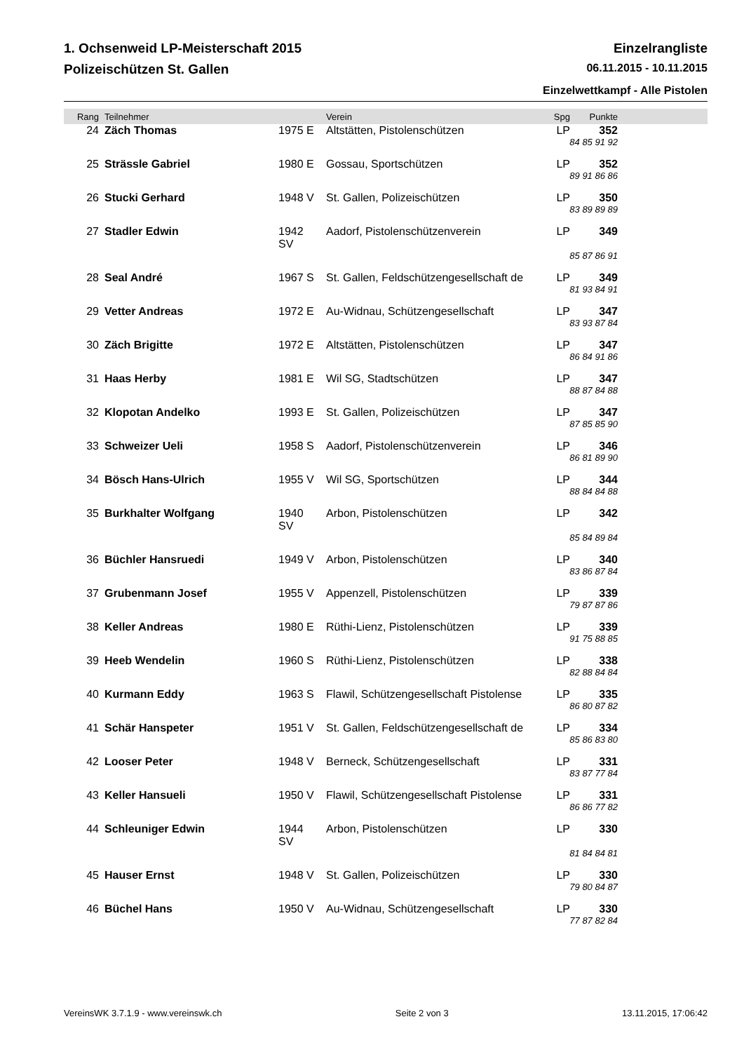1. Ochsenweid LP-Meisterschaft 2015 Einzelrangliste
Polizeischützen St. Gallen 06.11.2015 - 10.11.2015
Einzelwettkampf - Alle Pistolen
| Rang | Teilnehmer | | Verein | Spg | Punkte | |
| --- | --- | --- | --- | --- | --- | --- |
| 24 | Zäch Thomas | 1975 E | Altstätten, Pistolenschützen | LP | 352 | |
| 84 85 91 92 | | | | | | |
| 25 | Strässle Gabriel | 1980 E | Gossau, Sportschützen | LP | 352 | |
| 89 91 86 86 | | | | | | |
| 26 | Stucki Gerhard | 1948 V | St. Gallen, Polizeischützen | LP | 350 | |
| 83 89 89 89 | | | | | | |
| 27 | Stadler Edwin | 1942 SV | Aadorf, Pistolenschützenverein | LP | 349 | |
| 85 87 86 91 | | | | | | |
| 28 | Seal André | 1967 S | St. Gallen, Feldschützengesellschaft de | LP | 349 | |
| 81 93 84 91 | | | | | | |
| 29 | Vetter Andreas | 1972 E | Au-Widnau, Schützengesellschaft | LP | 347 | |
| 83 93 87 84 | | | | | | |
| 30 | Zäch Brigitte | 1972 E | Altstätten, Pistolenschützen | LP | 347 | |
| 86 84 91 86 | | | | | | |
| 31 | Haas Herby | 1981 E | Wil SG, Stadtschützen | LP | 347 | |
| 88 87 84 88 | | | | | | |
| 32 | Klopotan Andelko | 1993 E | St. Gallen, Polizeischützen | LP | 347 | |
| 87 85 85 90 | | | | | | |
| 33 | Schweizer Ueli | 1958 S | Aadorf, Pistolenschützenverein | LP | 346 | |
| 86 81 89 90 | | | | | | |
| 34 | Bösch Hans-Ulrich | 1955 V | Wil SG, Sportschützen | LP | 344 | |
| 88 84 84 88 | | | | | | |
| 35 | Burkhalter Wolfgang | 1940 SV | Arbon, Pistolenschützen | LP | 342 | |
| 85 84 89 84 | | | | | | |
| 36 | Büchler Hansruedi | 1949 V | Arbon, Pistolenschützen | LP | 340 | |
| 83 86 87 84 | | | | | | |
| 37 | Grubenmann Josef | 1955 V | Appenzell, Pistolenschützen | LP | 339 | |
| 79 87 87 86 | | | | | | |
| 38 | Keller Andreas | 1980 E | Rüthi-Lienz, Pistolenschützen | LP | 339 | |
| 91 75 88 85 | | | | | | |
| 39 | Heeb Wendelin | 1960 S | Rüthi-Lienz, Pistolenschützen | LP | 338 | |
| 82 88 84 84 | | | | | | |
| 40 | Kurmann Eddy | 1963 S | Flawil, Schützengesellschaft Pistolense | LP | 335 | |
| 86 80 87 82 | | | | | | |
| 41 | Schär Hanspeter | 1951 V | St. Gallen, Feldschützengesellschaft de | LP | 334 | |
| 85 86 83 80 | | | | | | |
| 42 | Looser Peter | 1948 V | Berneck, Schützengesellschaft | LP | 331 | |
| 83 87 77 84 | | | | | | |
| 43 | Keller Hansueli | 1950 V | Flawil, Schützengesellschaft Pistolense | LP | 331 | |
| 86 86 77 82 | | | | | | |
| 44 | Schleuniger Edwin | 1944 SV | Arbon, Pistolenschützen | LP | 330 | |
| 81 84 84 81 | | | | | | |
| 45 | Hauser Ernst | 1948 V | St. Gallen, Polizeischützen | LP | 330 | |
| 79 80 84 87 | | | | | | |
| 46 | Büchel Hans | 1950 V | Au-Widnau, Schützengesellschaft | LP | 330 | |
| 77 87 82 84 | | | | | | |
VereinsWK 3.7.1.9 - www.vereinswk.ch Seite 2 von 3 13.11.2015, 17:06:42